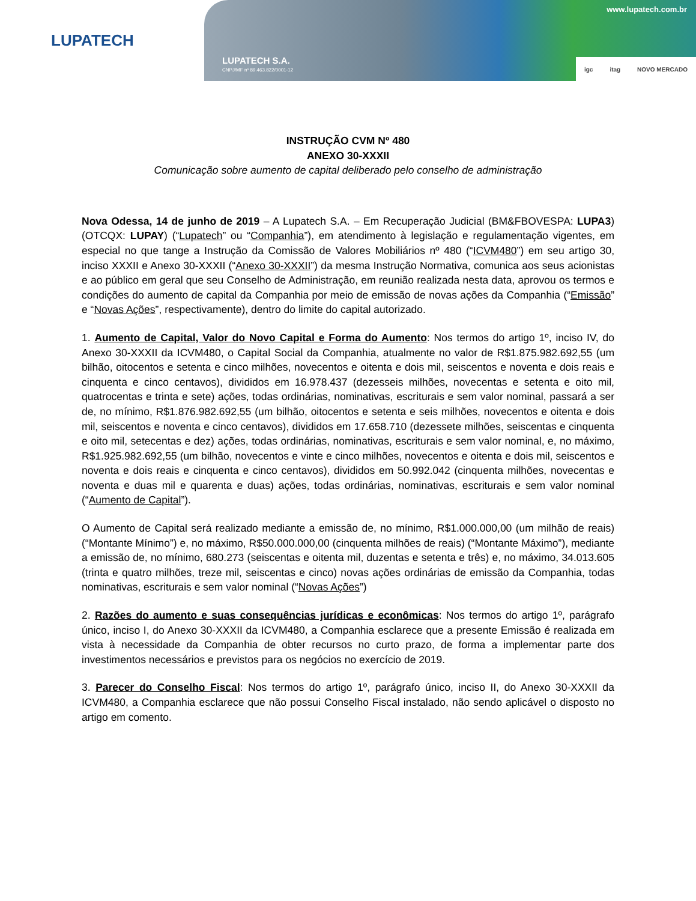LUPATECH
LUPATECH S.A.
CNPJ/MF nº 89.463.822/0001-12
www.lupatech.com.br
igc itag NOVO MERCADO
INSTRUÇÃO CVM Nº 480
ANEXO 30-XXXII
Comunicação sobre aumento de capital deliberado pelo conselho de administração
Nova Odessa, 14 de junho de 2019 – A Lupatech S.A. – Em Recuperação Judicial (BM&FBOVESPA: LUPA3) (OTCQX: LUPAY) (“Lupatech” ou “Companhia”), em atendimento à legislação e regulamentação vigentes, em especial no que tange a Instrução da Comissão de Valores Mobiliários nº 480 (“ICVM480”) em seu artigo 30, inciso XXXII e Anexo 30-XXXII (“Anexo 30-XXXII”) da mesma Instrução Normativa, comunica aos seus acionistas e ao público em geral que seu Conselho de Administração, em reunião realizada nesta data, aprovou os termos e condições do aumento de capital da Companhia por meio de emissão de novas ações da Companhia (“Emissão” e “Novas Ações”, respectivamente), dentro do limite do capital autorizado.
1. Aumento de Capital, Valor do Novo Capital e Forma do Aumento: Nos termos do artigo 1º, inciso IV, do Anexo 30-XXXII da ICVM480, o Capital Social da Companhia, atualmente no valor de R$1.875.982.692,55 (um bilhão, oitocentos e setenta e cinco milhões, novecentos e oitenta e dois mil, seiscentos e noventa e dois reais e cinquenta e cinco centavos), divididos em 16.978.437 (dezesseis milhões, novecentas e setenta e oito mil, quatrocentas e trinta e sete) ações, todas ordinárias, nominativas, escriturais e sem valor nominal, passará a ser de, no mínimo, R$1.876.982.692,55 (um bilhão, oitocentos e setenta e seis milhões, novecentos e oitenta e dois mil, seiscentos e noventa e cinco centavos), divididos em 17.658.710 (dezessete milhões, seiscentas e cinquenta e oito mil, setecentas e dez) ações, todas ordinárias, nominativas, escriturais e sem valor nominal, e, no máximo, R$1.925.982.692,55 (um bilhão, novecentos e vinte e cinco milhões, novecentos e oitenta e dois mil, seiscentos e noventa e dois reais e cinquenta e cinco centavos), divididos em 50.992.042 (cinquenta milhões, novecentas e noventa e duas mil e quarenta e duas) ações, todas ordinárias, nominativas, escriturais e sem valor nominal (“Aumento de Capital”).
O Aumento de Capital será realizado mediante a emissão de, no mínimo, R$1.000.000,00 (um milhão de reais) (“Montante Mínimo”) e, no máximo, R$50.000.000,00 (cinquenta milhões de reais) (“Montante Máximo”), mediante a emissão de, no mínimo, 680.273 (seiscentas e oitenta mil, duzentas e setenta e três) e, no máximo, 34.013.605 (trinta e quatro milhões, treze mil, seiscentas e cinco) novas ações ordinárias de emissão da Companhia, todas nominativas, escriturais e sem valor nominal (“Novas Ações”)
2. Razões do aumento e suas consequências jurídicas e econômicas: Nos termos do artigo 1º, parágrafo único, inciso I, do Anexo 30-XXXII da ICVM480, a Companhia esclarece que a presente Emissão é realizada em vista à necessidade da Companhia de obter recursos no curto prazo, de forma a implementar parte dos investimentos necessários e previstos para os negócios no exercício de 2019.
3. Parecer do Conselho Fiscal: Nos termos do artigo 1º, parágrafo único, inciso II, do Anexo 30-XXXII da ICVM480, a Companhia esclarece que não possui Conselho Fiscal instalado, não sendo aplicável o disposto no artigo em comento.